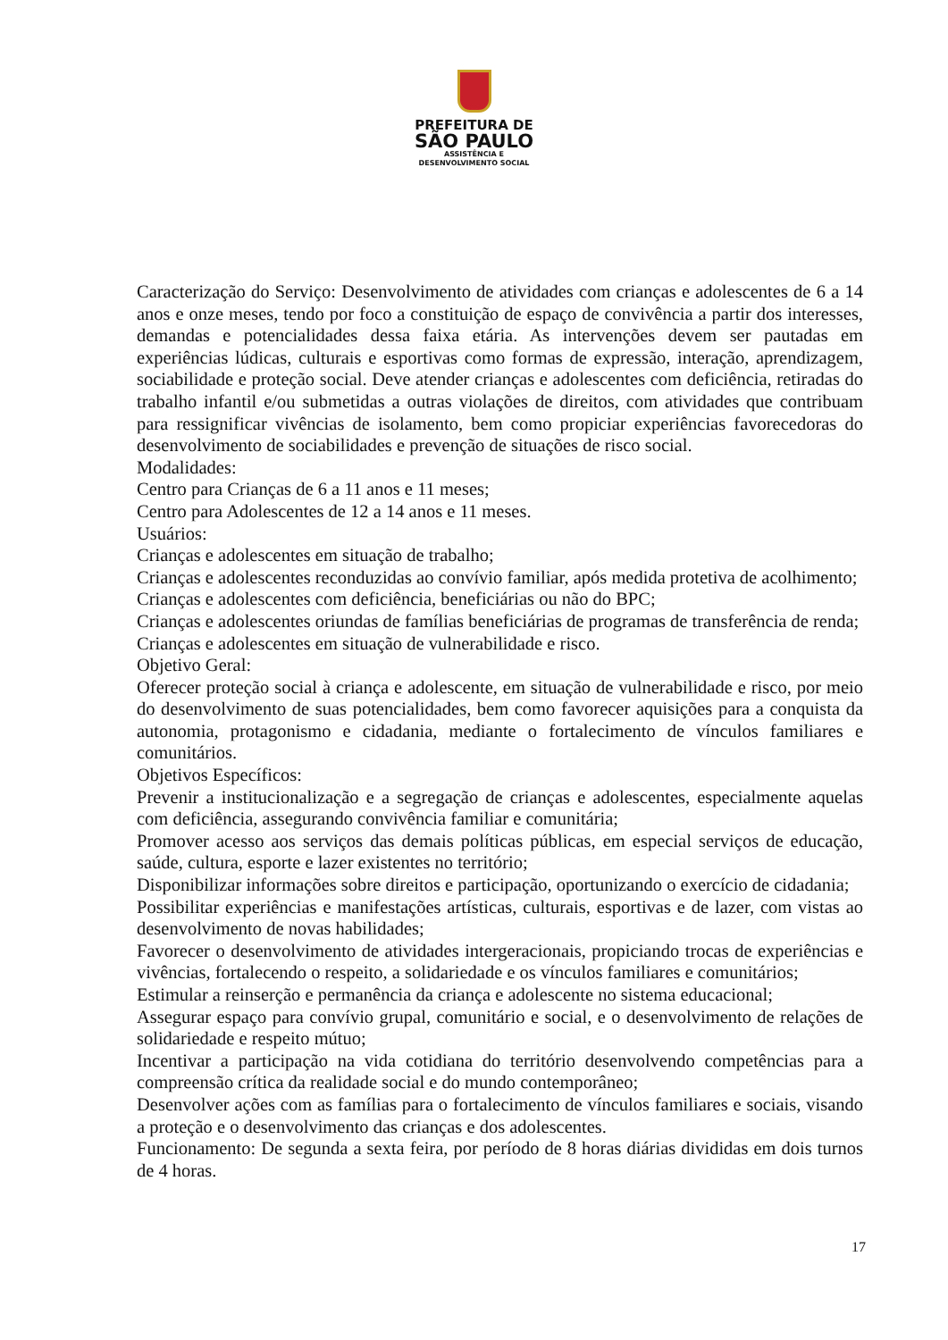PREFEITURA DE
SÃO PAULO
ASSISTÊNCIA E
DESENVOLVIMENTO SOCIAL
Caracterização do Serviço: Desenvolvimento de atividades com crianças e adolescentes de 6 a 14 anos e onze meses, tendo por foco a constituição de espaço de convivência a partir dos interesses, demandas e potencialidades dessa faixa etária. As intervenções devem ser pautadas em experiências lúdicas, culturais e esportivas como formas de expressão, interação, aprendizagem, sociabilidade e proteção social. Deve atender crianças e adolescentes com deficiência, retiradas do trabalho infantil e/ou submetidas a outras violações de direitos, com atividades que contribuam para ressignificar vivências de isolamento, bem como propiciar experiências favorecedoras do desenvolvimento de sociabilidades e prevenção de situações de risco social.
Modalidades:
Centro para Crianças de 6 a 11 anos e 11 meses;
Centro para Adolescentes de 12 a 14 anos e 11 meses.
Usuários:
Crianças e adolescentes em situação de trabalho;
Crianças e adolescentes reconduzidas ao convívio familiar, após medida protetiva de acolhimento;
Crianças e adolescentes com deficiência, beneficiárias ou não do BPC;
Crianças e adolescentes oriundas de famílias beneficiárias de programas de transferência de renda;
Crianças e adolescentes em situação de vulnerabilidade e risco.
Objetivo Geral:
Oferecer proteção social à criança e adolescente, em situação de vulnerabilidade e risco, por meio do desenvolvimento de suas potencialidades, bem como favorecer aquisições para a conquista da autonomia, protagonismo e cidadania, mediante o fortalecimento de vínculos familiares e comunitários.
Objetivos Específicos:
Prevenir a institucionalização e a segregação de crianças e adolescentes, especialmente aquelas com deficiência, assegurando convivência familiar e comunitária;
Promover acesso aos serviços das demais políticas públicas, em especial serviços de educação, saúde, cultura, esporte e lazer existentes no território;
Disponibilizar informações sobre direitos e participação, oportunizando o exercício de cidadania;
Possibilitar experiências e manifestações artísticas, culturais, esportivas e de lazer, com vistas ao desenvolvimento de novas habilidades;
Favorecer o desenvolvimento de atividades intergeracionais, propiciando trocas de experiências e vivências, fortalecendo o respeito, a solidariedade e os vínculos familiares e comunitários;
Estimular a reinserção e permanência da criança e adolescente no sistema educacional;
Assegurar espaço para convívio grupal, comunitário e social, e o desenvolvimento de relações de solidariedade e respeito mútuo;
Incentivar a participação na vida cotidiana do território desenvolvendo competências para a compreensão crítica da realidade social e do mundo contemporâneo;
Desenvolver ações com as famílias para o fortalecimento de vínculos familiares e sociais, visando a proteção e o desenvolvimento das crianças e dos adolescentes.
Funcionamento: De segunda a sexta feira, por período de 8 horas diárias divididas em dois turnos de 4 horas.
17